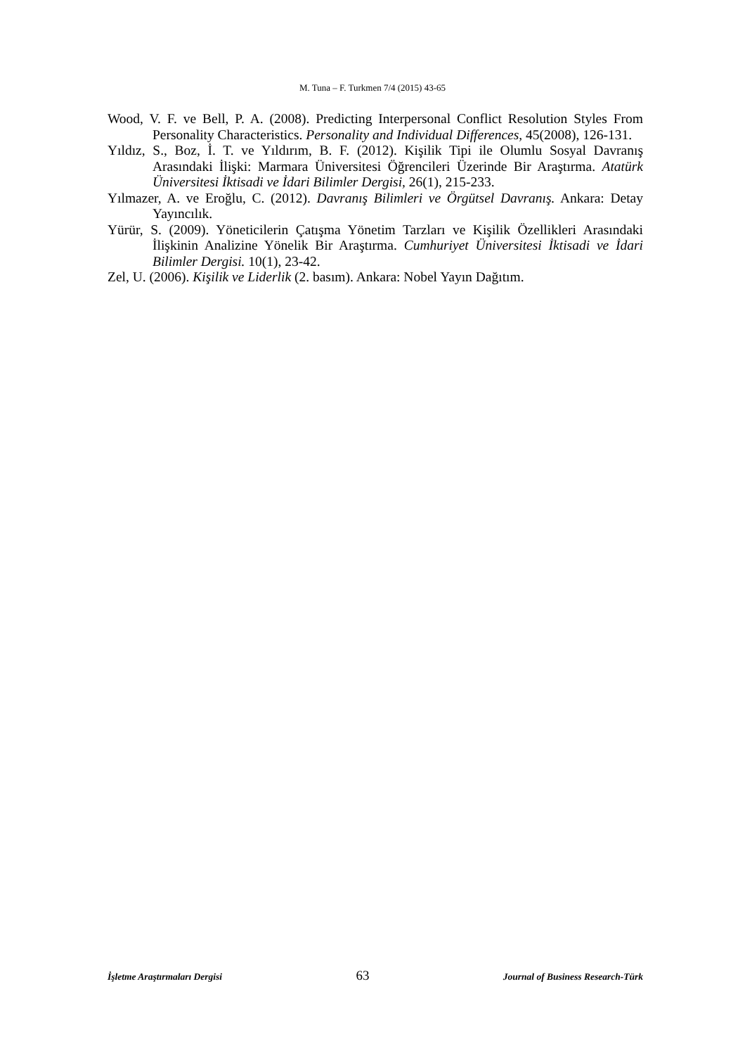M. Tuna – F. Turkmen 7/4 (2015) 43-65
Wood, V. F. ve Bell, P. A. (2008). Predicting Interpersonal Conflict Resolution Styles From Personality Characteristics. Personality and Individual Differences, 45(2008), 126-131.
Yıldız, S., Boz, İ. T. ve Yıldırım, B. F. (2012). Kişilik Tipi ile Olumlu Sosyal Davranış Arasındaki İlişki: Marmara Üniversitesi Öğrencileri Üzerinde Bir Araştırma. Atatürk Üniversitesi İktisadi ve İdari Bilimler Dergisi, 26(1), 215-233.
Yılmazer, A. ve Eroğlu, C. (2012). Davranış Bilimleri ve Örgütsel Davranış. Ankara: Detay Yayıncılık.
Yürür, S. (2009). Yöneticilerin Çatışma Yönetim Tarzları ve Kişilik Özellikleri Arasındaki İlişkinin Analizine Yönelik Bir Araştırma. Cumhuriyet Üniversitesi İktisadi ve İdari Bilimler Dergisi. 10(1), 23-42.
Zel, U. (2006). Kişilik ve Liderlik (2. basım). Ankara: Nobel Yayın Dağıtım.
İşletme Araştırmaları Dergisi 63 Journal of Business Research-Türk